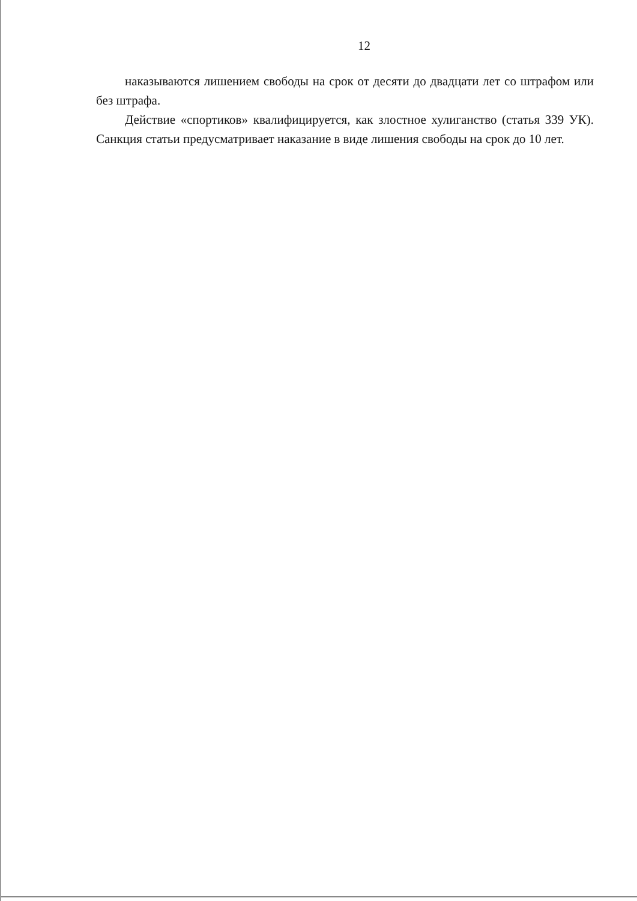12
наказываются лишением свободы на срок от десяти до двадцати лет со штрафом или без штрафа.
Действие «спортиков» квалифицируется, как злостное хулиганство (статья 339 УК). Санкция статьи предусматривает наказание в виде лишения свободы на срок до 10 лет.